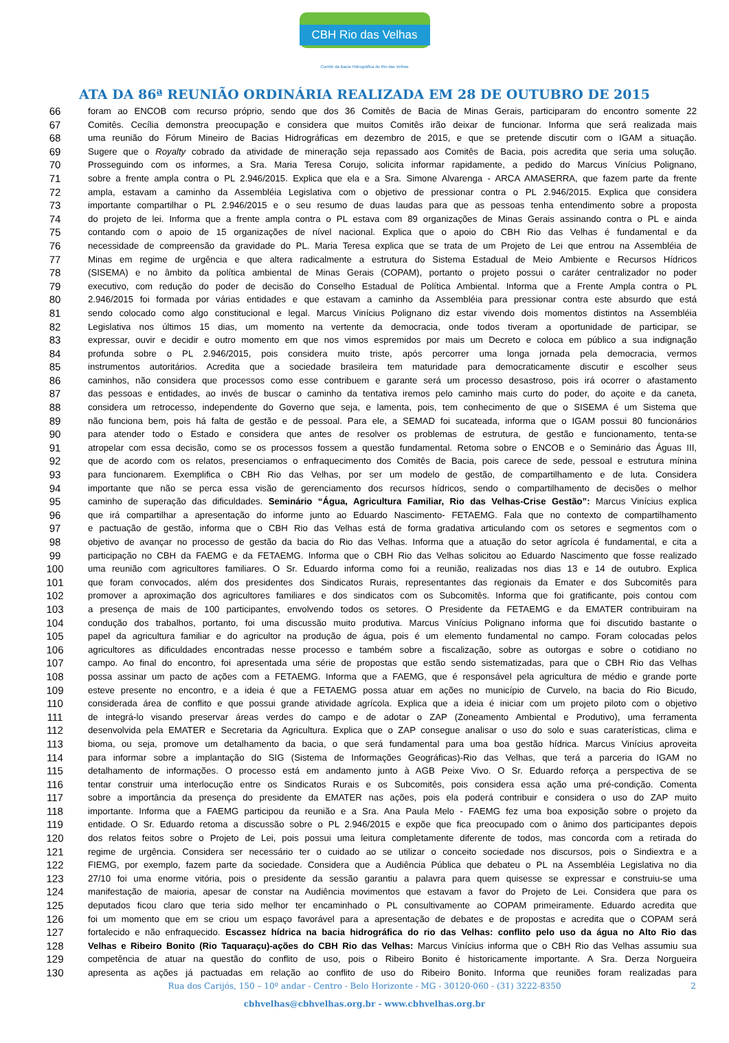CBH Rio das Velhas
Comitê da Bacia Hidrográfica do Rio das Velhas
ATA DA 86ª REUNIÃO ORDINÁRIA REALIZADA EM 28 DE OUTUBRO DE 2015
66 foram ao ENCOB com recurso próprio, sendo que dos 36 Comitês de Bacia de Minas Gerais, participaram do encontro somente 22
67 Comitês. Cecília demonstra preocupação e considera que muitos Comitês irão deixar de funcionar. Informa que será realizada mais
68 uma reunião do Fórum Mineiro de Bacias Hidrográficas em dezembro de 2015, e que se pretende discutir com o IGAM a situação.
69 Sugere que o Royalty cobrado da atividade de mineração seja repassado aos Comitês de Bacia, pois acredita que seria uma solução.
70 Prosseguindo com os informes, a Sra. Maria Teresa Corujo, solicita informar rapidamente, a pedido do Marcus Vinícius Polignano,
71 sobre a frente ampla contra o PL 2.946/2015. Explica que ela e a Sra. Simone Alvarenga - ARCA AMASERRA, que fazem parte da frente
72 ampla, estavam a caminho da Assembléia Legislativa com o objetivo de pressionar contra o PL 2.946/2015. Explica que considera
73 importante compartilhar o PL 2.946/2015 e o seu resumo de duas laudas para que as pessoas tenha entendimento sobre a proposta
74 do projeto de lei. Informa que a frente ampla contra o PL estava com 89 organizações de Minas Gerais assinando contra o PL e ainda
75 contando com o apoio de 15 organizações de nível nacional. Explica que o apoio do CBH Rio das Velhas é fundamental e da
76 necessidade de compreensão da gravidade do PL. Maria Teresa explica que se trata de um Projeto de Lei que entrou na Assembléia de
77 Minas em regime de urgência e que altera radicalmente a estrutura do Sistema Estadual de Meio Ambiente e Recursos Hídricos
78 (SISEMA) e no âmbito da política ambiental de Minas Gerais (COPAM), portanto o projeto possui o caráter centralizador no poder
79 executivo, com redução do poder de decisão do Conselho Estadual de Política Ambiental. Informa que a Frente Ampla contra o PL
80 2.946/2015 foi formada por várias entidades e que estavam a caminho da Assembléia para pressionar contra este absurdo que está
81 sendo colocado como algo constitucional e legal. Marcus Vinícius Polignano diz estar vivendo dois momentos distintos na Assembléia
82 Legislativa nos últimos 15 dias, um momento na vertente da democracia, onde todos tiveram a oportunidade de participar, se
83 expressar, ouvir e decidir e outro momento em que nos vimos espremidos por mais um Decreto e coloca em público a sua indignação
84 profunda sobre o PL 2.946/2015, pois considera muito triste, após percorrer uma longa jornada pela democracia, vermos
85 instrumentos autoritários. Acredita que a sociedade brasileira tem maturidade para democraticamente discutir e escolher seus
86 caminhos, não considera que processos como esse contribuem e garante será um processo desastroso, pois irá ocorrer o afastamento
87 das pessoas e entidades, ao invés de buscar o caminho da tentativa iremos pelo caminho mais curto do poder, do açoite e da caneta,
88 considera um retrocesso, independente do Governo que seja, e lamenta, pois, tem conhecimento de que o SISEMA é um Sistema que
89 não funciona bem, pois há falta de gestão e de pessoal. Para ele, a SEMAD foi sucateada, informa que o IGAM possui 80 funcionários
90 para atender todo o Estado e considera que antes de resolver os problemas de estrutura, de gestão e funcionamento, tenta-se
91 atropelar com essa decisão, como se os processos fossem a questão fundamental. Retoma sobre o ENCOB e o Seminário das Águas III,
92 que de acordo com os relatos, presenciamos o enfraquecimento dos Comitês de Bacia, pois carece de sede, pessoal e estrutura mínina
93 para funcionarem. Exemplifica o CBH Rio das Velhas, por ser um modelo de gestão, de compartilhamento e de luta. Considera
94 importante que não se perca essa visão de gerenciamento dos recursos hídricos, sendo o compartilhamento de decisões o melhor
95 caminho de superação das dificuldades. Seminário “Água, Agricultura Familiar, Rio das Velhas-Crise Gestão”: Marcus Vinícius explica
96 que irá compartilhar a apresentação do informe junto ao Eduardo Nascimento- FETAEMG. Fala que no contexto de compartilhamento
97 e pactuação de gestão, informa que o CBH Rio das Velhas está de forma gradativa articulando com os setores e segmentos com o
98 objetivo de avançar no processo de gestão da bacia do Rio das Velhas. Informa que a atuação do setor agrícola é fundamental, e cita a
99 participação no CBH da FAEMG e da FETAEMG. Informa que o CBH Rio das Velhas solicitou ao Eduardo Nascimento que fosse realizado
100 uma reunião com agricultores familiares. O Sr. Eduardo informa como foi a reunião, realizadas nos dias 13 e 14 de outubro. Explica
101 que foram convocados, além dos presidentes dos Sindicatos Rurais, representantes das regionais da Emater e dos Subcomitês para
102 promover a aproximação dos agricultores familiares e dos sindicatos com os Subcomitês. Informa que foi gratificante, pois contou com
103 a presença de mais de 100 participantes, envolvendo todos os setores. O Presidente da FETAEMG e da EMATER contribuiram na
104 condução dos trabalhos, portanto, foi uma discussão muito produtiva. Marcus Vinícius Polignano informa que foi discutido bastante o
105 papel da agricultura familiar e do agricultor na produção de água, pois é um elemento fundamental no campo. Foram colocadas pelos
106 agricultores as dificuldades encontradas nesse processo e também sobre a fiscalização, sobre as outorgas e sobre o cotidiano no
107 campo. Ao final do encontro, foi apresentada uma série de propostas que estão sendo sistematizadas, para que o CBH Rio das Velhas
108 possa assinar um pacto de ações com a FETAEMG. Informa que a FAEMG, que é responsável pela agricultura de médio e grande porte
109 esteve presente no encontro, e a ideia é que a FETAEMG possa atuar em ações no município de Curvelo, na bacia do Rio Bicudo,
110 considerada área de conflito e que possui grande atividade agrícola. Explica que a ideia é iniciar com um projeto piloto com o objetivo
111 de integrá-lo visando preservar áreas verdes do campo e de adotar o ZAP (Zoneamento Ambiental e Produtivo), uma ferramenta
112 desenvolvida pela EMATER e Secretaria da Agricultura. Explica que o ZAP consegue analisar o uso do solo e suas caraterísticas, clima e
113 bioma, ou seja, promove um detalhamento da bacia, o que será fundamental para uma boa gestão hídrica. Marcus Vinícius aproveita
114 para informar sobre a implantação do SIG (Sistema de Informações Geográficas)-Rio das Velhas, que terá a parceria do IGAM no
115 detalhamento de informações. O processo está em andamento junto à AGB Peixe Vivo. O Sr. Eduardo reforça a perspectiva de se
116 tentar construir uma interlocução entre os Sindicatos Rurais e os Subcomitês, pois considera essa ação uma pré-condição. Comenta
117 sobre a importância da presença do presidente da EMATER nas ações, pois ela poderá contribuir e considera o uso do ZAP muito
118 importante. Informa que a FAEMG participou da reunião e a Sra. Ana Paula Melo - FAEMG fez uma boa exposição sobre o projeto da
119 entidade. O Sr. Eduardo retoma a discussão sobre o PL 2.946/2015 e expõe que fica preocupado com o ânimo dos participantes depois
120 dos relatos feitos sobre o Projeto de Lei, pois possui uma leitura completamente diferente de todos, mas concorda com a retirada do
121 regime de urgência. Considera ser necessário ter o cuidado ao se utilizar o conceito sociedade nos discursos, pois o Sindiextra e a
122 FIEMG, por exemplo, fazem parte da sociedade. Considera que a Audiência Pública que debateu o PL na Assembléia Legislativa no dia
123 27/10 foi uma enorme vitória, pois o presidente da sessão garantiu a palavra para quem quisesse se expressar e construiu-se uma
124 manifestação de maioria, apesar de constar na Audiência movimentos que estavam a favor do Projeto de Lei. Considera que para os
125 deputados ficou claro que teria sido melhor ter encaminhado o PL consultivamente ao COPAM primeiramente. Eduardo acredita que
126 foi um momento que em se criou um espaço favorável para a apresentação de debates e de propostas e acredita que o COPAM será
127 fortalecido e não enfraquecido. Escassez hídrica na bacia hidrográfica do rio das Velhas: conflito pelo uso da água no Alto Rio das
128 Velhas e Ribeiro Bonito (Rio Taquaraçu)-ações do CBH Rio das Velhas: Marcus Vinícius informa que o CBH Rio das Velhas assumiu sua
129 competência de atuar na questão do conflito de uso, pois o Ribeiro Bonito é historicamente importante. A Sra. Derza Norgueira
130 apresenta as ações já pactuadas em relação ao conflito de uso do Ribeiro Bonito. Informa que reuniões foram realizadas para
Rua dos Carijós, 150 – 10º andar - Centro - Belo Horizonte - MG - 30120-060 - (31) 3222-8350 2
cbhvelhas@cbhvelhas.org.br - www.cbhvelhas.org.br